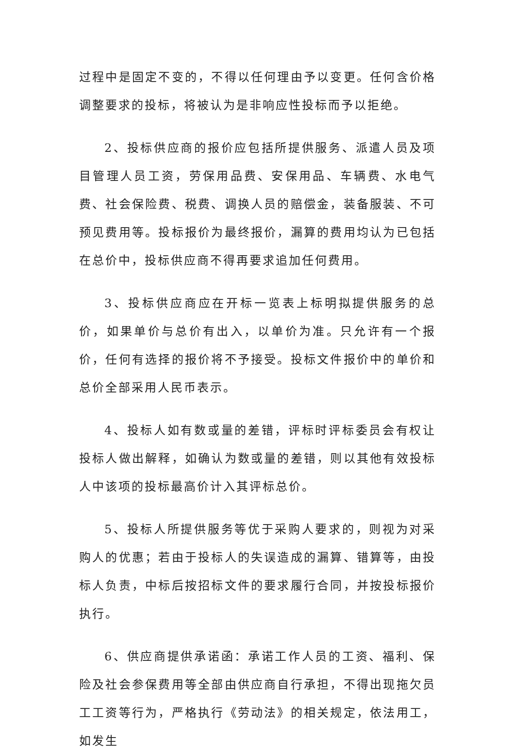过程中是固定不变的，不得以任何理由予以变更。任何含价格调整要求的投标，将被认为是非响应性投标而予以拒绝。
2、投标供应商的报价应包括所提供服务、派遣人员及项目管理人员工资，劳保用品费、安保用品、车辆费、水电气费、社会保险费、税费、调换人员的赔偿金，装备服装、不可预见费用等。投标报价为最终报价，漏算的费用均认为已包括在总价中，投标供应商不得再要求追加任何费用。
3、投标供应商应在开标一览表上标明拟提供服务的总价，如果单价与总价有出入，以单价为准。只允许有一个报价，任何有选择的报价将不予接受。投标文件报价中的单价和总价全部采用人民币表示。
4、投标人如有数或量的差错，评标时评标委员会有权让投标人做出解释，如确认为数或量的差错，则以其他有效投标人中该项的投标最高价计入其评标总价。
5、投标人所提供服务等优于采购人要求的，则视为对采购人的优惠；若由于投标人的失误造成的漏算、错算等，由投标人负责，中标后按招标文件的要求履行合同，并按投标报价执行。
6、供应商提供承诺函：承诺工作人员的工资、福利、保险及社会参保费用等全部由供应商自行承担，不得出现拖欠员工工资等行为，严格执行《劳动法》的相关规定，依法用工，如发生